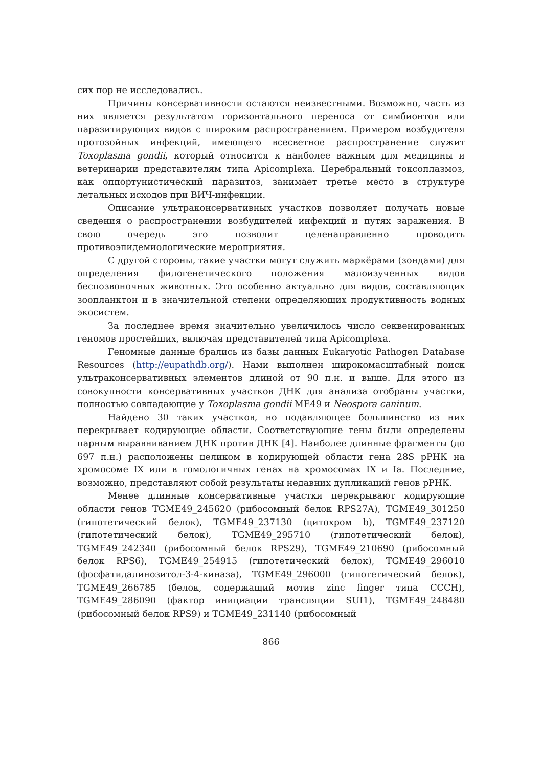сих пор не исследовались.
Причины консервативности остаются неизвестными. Возможно, часть из них является результатом горизонтального переноса от симбионтов или паразитирующих видов с широким распространением. Примером возбудителя протозойных инфекций, имеющего всесветное распространение служит Toxoplasma gondii, который относится к наиболее важным для медицины и ветеринарии представителям типа Apicomplexa. Церебральный токсоплазмоз, как оппортунистический паразитоз, занимает третье место в структуре летальных исходов при ВИЧ-инфекции.
Описание ультраконсервативных участков позволяет получать новые сведения о распространении возбудителей инфекций и путях заражения. В свою очередь это позволит целенаправленно проводить противоэпидемиологические мероприятия.
С другой стороны, такие участки могут служить маркёрами (зондами) для определения филогенетического положения малоизученных видов беспозвоночных животных. Это особенно актуально для видов, составляющих зоопланктон и в значительной степени определяющих продуктивность водных экосистем.
За последнее время значительно увеличилось число секвенированных геномов простейших, включая представителей типа Apicomplexa.
Геномные данные брались из базы данных Eukaryotic Pathogen Database Resources (http://eupathdb.org/). Нами выполнен широкомасштабный поиск ультраконсервативных элементов длиной от 90 п.н. и выше. Для этого из совокупности консервативных участков ДНК для анализа отобраны участки, полностью совпадающие у Toxoplasma gondii ME49 и Neospora caninum.
Найдено 30 таких участков, но подавляющее большинство из них перекрывает кодирующие области. Соответствующие гены были определены парным выравниванием ДНК против ДНК [4]. Наиболее длинные фрагменты (до 697 п.н.) расположены целиком в кодирующей области гена 28S рРНК на хромосоме IX или в гомологичных генах на хромосомах IX и Ia. Последние, возможно, представляют собой результаты недавних дупликаций генов рРНК.
Менее длинные консервативные участки перекрывают кодирующие области генов TGME49_245620 (рибосомный белок RPS27A), TGME49_301250 (гипотетический белок), TGME49_237130 (цитохром b), TGME49_237120 (гипотетический белок), TGME49_295710 (гипотетический белок), TGME49_242340 (рибосомный белок RPS29), TGME49_210690 (рибосомный белок RPS6), TGME49_254915 (гипотетический белок), TGME49_296010 (фосфатидалинозитол-3-4-киназа), TGME49_296000 (гипотетический белок), TGME49_266785 (белок, содержащий мотив zinc finger типа CCCH), TGME49_286090 (фактор инициации трансляции SUI1), TGME49_248480 (рибосомный белок RPS9) и TGME49_231140 (рибосомный
866